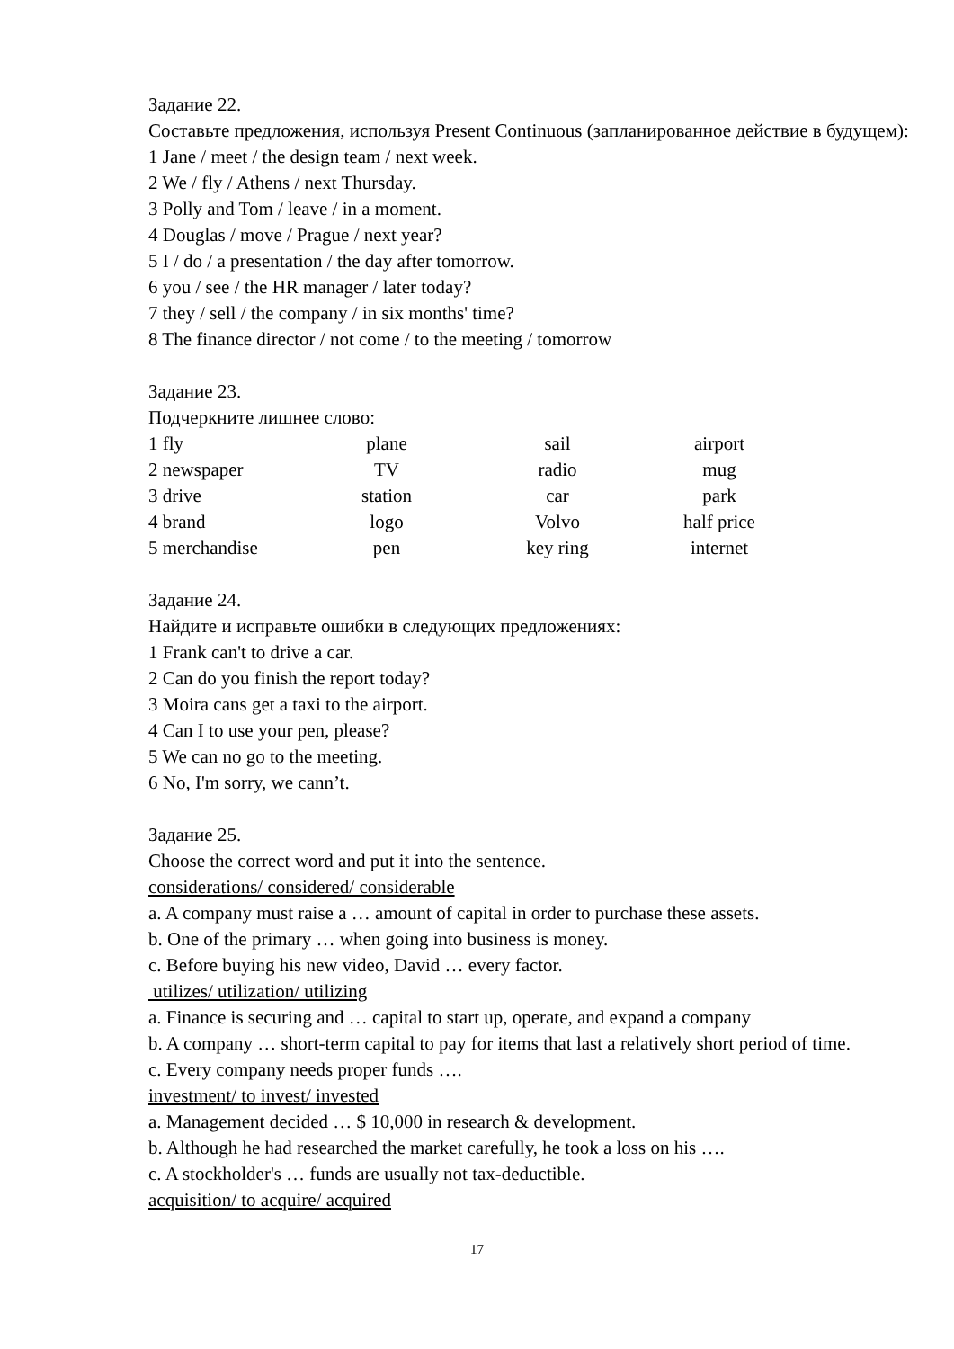Задание 22.
Составьте предложения, используя Present Continuous (запланированное действие в будущем):
1 Jane / meet / the design team / next week.
2 We / fly / Athens / next Thursday.
3 Polly and Tom / leave / in a moment.
4 Douglas / move / Prague / next year?
5 I / do / a presentation / the day after tomorrow.
6 you / see / the HR manager / later today?
7 they / sell / the company / in six months' time?
8 The finance director / not come / to the meeting / tomorrow
Задание 23.
Подчеркните лишнее слово:
| 1 fly | plane | sail | airport |
| 2 newspaper | TV | radio | mug |
| 3 drive | station | car | park |
| 4 brand | logo | Volvo | half price |
| 5 merchandise | pen | key ring | internet |
Задание 24.
Найдите и исправьте ошибки в следующих предложениях:
1 Frank can't to drive a car.
2 Can do you finish the report today?
3 Moira cans get a taxi to the airport.
4 Can I to use your pen, please?
5 We can no go to the meeting.
6 No, I'm sorry, we cann’t.
Задание 25.
Choose the correct word and put it into the sentence.
considerations/ considered/ considerable
a. A company must raise a … amount of capital in order to purchase these assets.
b. One of the primary … when going into business is money.
c. Before buying his new video, David … every factor.
utilizes/ utilization/ utilizing
a. Finance is securing and … capital to start up, operate, and expand a company
b. A company … short-term capital to pay for items that last a relatively short period of time.
c. Every company needs proper funds ….
investment/ to invest/ invested
a. Management decided … $ 10,000 in research & development.
b. Although he had researched the market carefully, he took a loss on his ….
c. A stockholder's … funds are usually not tax-deductible.
acquisition/ to acquire/ acquired
17